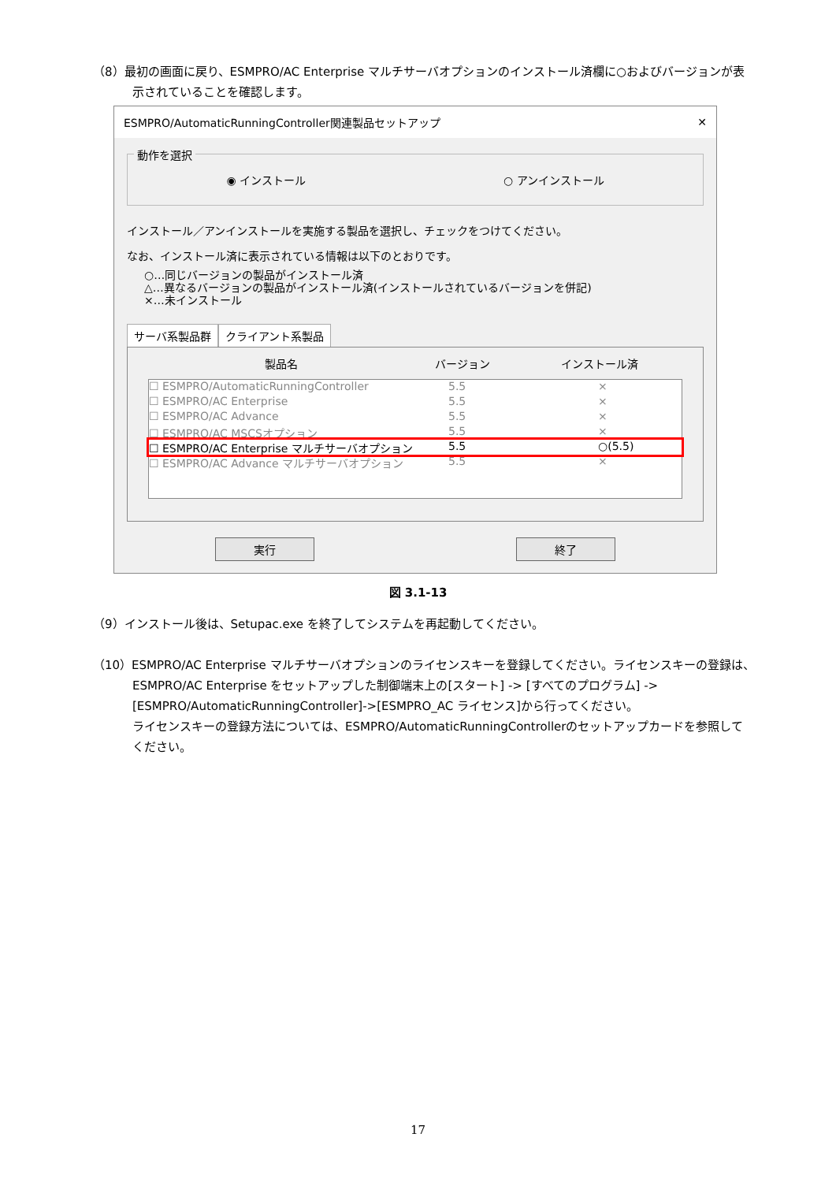（8）最初の画面に戻り、ESMPRO/AC Enterprise マルチサーバオプションのインストール済欄に○およびバージョンが表
示されていることを確認します。
ESMPRO/AutomaticRunningController関連製品セットアップ ✕
動作を選択
◉ インストール ○ アンインストール
インストール／アンインストールを実施する製品を選択し、チェックをつけてください。
なお、インストール済に表示されている情報は以下のとおりです。
○…同じバージョンの製品がインストール済
△…異なるバージョンの製品がインストール済(インストールされているバージョンを併記)
×…未インストール
サーバ系製品群 クライアント系製品
製品名 バージョン インストール済
☐ ESMPRO/AutomaticRunningController 5.5 ×
☐ ESMPRO/AC Enterprise 5.5 ×
☐ ESMPRO/AC Advance 5.5 ×
☐ ESMPRO/AC MSCSオプション 5.5 ×
☐ ESMPRO/AC Enterprise マルチサーバオプション 5.5 ○(5.5)
☐ ESMPRO/AC Advance マルチサーバオプション 5.5 ×
実行 終了
図 3.1-13
（9）インストール後は、Setupac.exe を終了してシステムを再起動してください。
（10）ESMPRO/AC Enterprise マルチサーバオプションのライセンスキーを登録してください。ライセンスキーの登録は、
ESMPRO/AC Enterprise をセットアップした制御端末上の[スタート] -> [すべてのプログラム] -> [ESMPRO/AutomaticRunningController]->[ESMPRO_AC ライセンス]から行ってください。
ライセンスキーの登録方法については、ESMPRO/AutomaticRunningControllerのセットアップカードを参照してください。
17